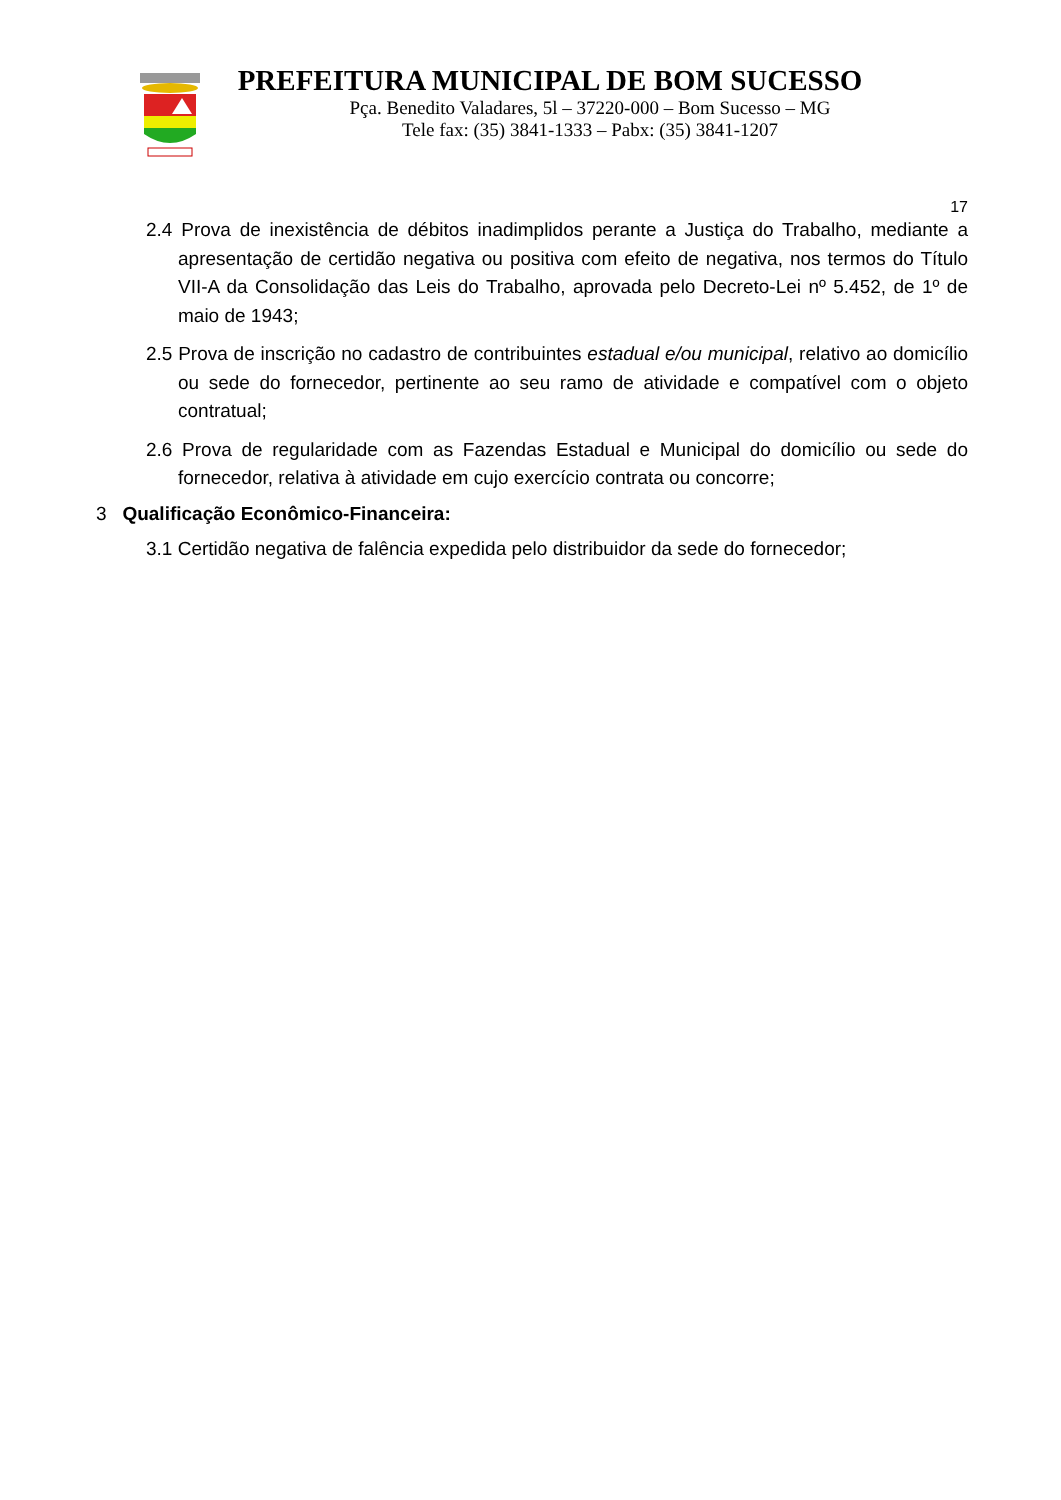PREFEITURA MUNICIPAL DE BOM SUCESSO
Pça. Benedito Valadares, 5l – 37220-000 – Bom Sucesso – MG
Tele fax: (35) 3841-1333 – Pabx: (35) 3841-1207
17
2.4 Prova de inexistência de débitos inadimplidos perante a Justiça do Trabalho, mediante a apresentação de certidão negativa ou positiva com efeito de negativa, nos termos do Título VII-A da Consolidação das Leis do Trabalho, aprovada pelo Decreto-Lei nº 5.452, de 1º de maio de 1943;
2.5 Prova de inscrição no cadastro de contribuintes estadual e/ou municipal, relativo ao domicílio ou sede do fornecedor, pertinente ao seu ramo de atividade e compatível com o objeto contratual;
2.6 Prova de regularidade com as Fazendas Estadual e Municipal do domicílio ou sede do fornecedor, relativa à atividade em cujo exercício contrata ou concorre;
3 Qualificação Econômico-Financeira:
3.1 Certidão negativa de falência expedida pelo distribuidor da sede do fornecedor;